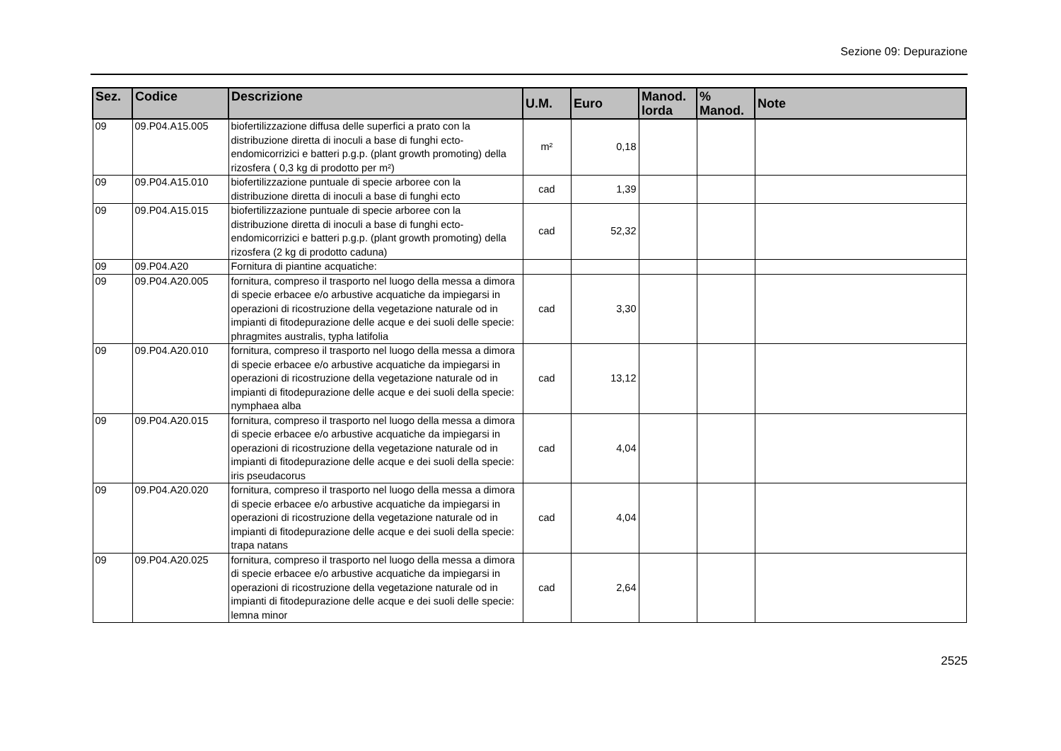Sezione 09: Depurazione
| Sez. | Codice | Descrizione | U.M. | Euro | Manod. lorda | % Manod. | Note |
| --- | --- | --- | --- | --- | --- | --- | --- |
| 09 | 09.P04.A15.005 | biofertilizzazione diffusa delle superfici a prato con la distribuzione diretta di inoculi a base di funghi ecto-endomicorrizici e batteri p.g.p. (plant growth promoting) della rizosfera ( 0,3 kg di prodotto per m²) | m² | 0,18 | | | |
| 09 | 09.P04.A15.010 | biofertilizzazione puntuale di specie arboree con la distribuzione diretta di inoculi a base di funghi ecto | cad | 1,39 | | | |
| 09 | 09.P04.A15.015 | biofertilizzazione puntuale di specie arboree con la distribuzione diretta di inoculi a base di funghi ecto-endomicorrizici e batteri p.g.p. (plant growth promoting) della rizosfera (2 kg di prodotto caduna) | cad | 52,32 | | | |
| 09 | 09.P04.A20 | Fornitura di piantine acquatiche: | | | | | |
| 09 | 09.P04.A20.005 | fornitura, compreso il trasporto nel luogo della messa a dimora di specie erbacee e/o arbustive acquatiche da impiegarsi in operazioni di ricostruzione della vegetazione naturale od in impianti di fitodepurazione delle acque e dei suoli delle specie: phragmites australis, typha latifolia | cad | 3,30 | | | |
| 09 | 09.P04.A20.010 | fornitura, compreso il trasporto nel luogo della messa a dimora di specie erbacee e/o arbustive acquatiche da impiegarsi in operazioni di ricostruzione della vegetazione naturale od in impianti di fitodepurazione delle acque e dei suoli della specie: nymphaea alba | cad | 13,12 | | | |
| 09 | 09.P04.A20.015 | fornitura, compreso il trasporto nel luogo della messa a dimora di specie erbacee e/o arbustive acquatiche da impiegarsi in operazioni di ricostruzione della vegetazione naturale od in impianti di fitodepurazione delle acque e dei suoli della specie: iris pseudacorus | cad | 4,04 | | | |
| 09 | 09.P04.A20.020 | fornitura, compreso il trasporto nel luogo della messa a dimora di specie erbacee e/o arbustive acquatiche da impiegarsi in operazioni di ricostruzione della vegetazione naturale od in impianti di fitodepurazione delle acque e dei suoli della specie: trapa natans | cad | 4,04 | | | |
| 09 | 09.P04.A20.025 | fornitura, compreso il trasporto nel luogo della messa a dimora di specie erbacee e/o arbustive acquatiche da impiegarsi in operazioni di ricostruzione della vegetazione naturale od in impianti di fitodepurazione delle acque e dei suoli delle specie: lemna minor | cad | 2,64 | | | |
2525